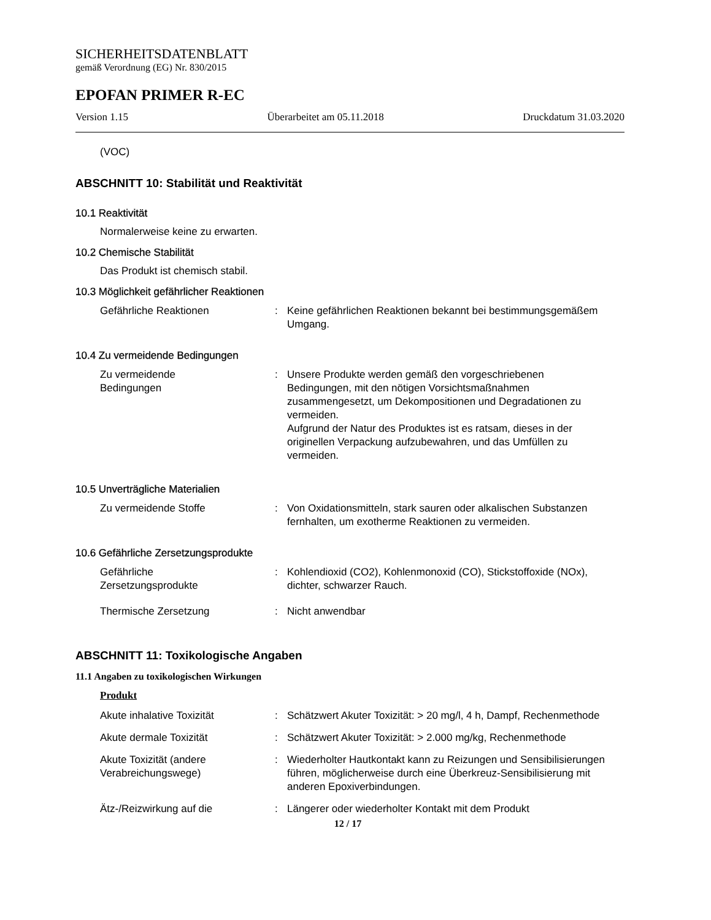SICHERHEITSDATENBLATT
gemäß Verordnung (EG) Nr. 830/2015
EPOFAN PRIMER R-EC
Version 1.15 Überarbeitet am 05.11.2018 Druckdatum 31.03.2020
(VOC)
ABSCHNITT 10: Stabilität und Reaktivität
10.1 Reaktivität
Normalerweise keine zu erwarten.
10.2 Chemische Stabilität
Das Produkt ist chemisch stabil.
10.3 Möglichkeit gefährlicher Reaktionen
Gefährliche Reaktionen : Keine gefährlichen Reaktionen bekannt bei bestimmungsgemäßem Umgang.
10.4 Zu vermeidende Bedingungen
Zu vermeidende
Bedingungen
: Unsere Produkte werden gemäß den vorgeschriebenen Bedingungen, mit den nötigen Vorsichtsmaßnahmen zusammengesetzt, um Dekompositionen und Degradationen zu vermeiden.
Aufgrund der Natur des Produktes ist es ratsam, dieses in der originellen Verpackung aufzubewahren, und das Umfüllen zu vermeiden.
10.5 Unverträgliche Materialien
Zu vermeidende Stoffe : Von Oxidationsmitteln, stark sauren oder alkalischen Substanzen fernhalten, um exotherme Reaktionen zu vermeiden.
10.6 Gefährliche Zersetzungsprodukte
Gefährliche
Zersetzungsprodukte
: Kohlendioxid (CO2), Kohlenmonoxid (CO), Stickstoffoxide (NOx), dichter, schwarzer Rauch.
Thermische Zersetzung : Nicht anwendbar
ABSCHNITT 11: Toxikologische Angaben
11.1 Angaben zu toxikologischen Wirkungen
Produkt
Akute inhalative Toxizität
: Schätzwert Akuter Toxizität: > 20 mg/l, 4 h, Dampf, Rechenmethode
Akute dermale Toxizität : Schätzwert Akuter Toxizität: > 2.000 mg/kg, Rechenmethode
Akute Toxizität (andere
Verabreichungswege)
: Wiederholter Hautkontakt kann zu Reizungen und Sensibilisierungen führen, möglicherweise durch eine Überkreuz-Sensibilisierung mit anderen Epoxiverbindungen.
Ätz-/Reizwirkung auf die : Längerer oder wiederholter Kontakt mit dem Produkt
12 / 17